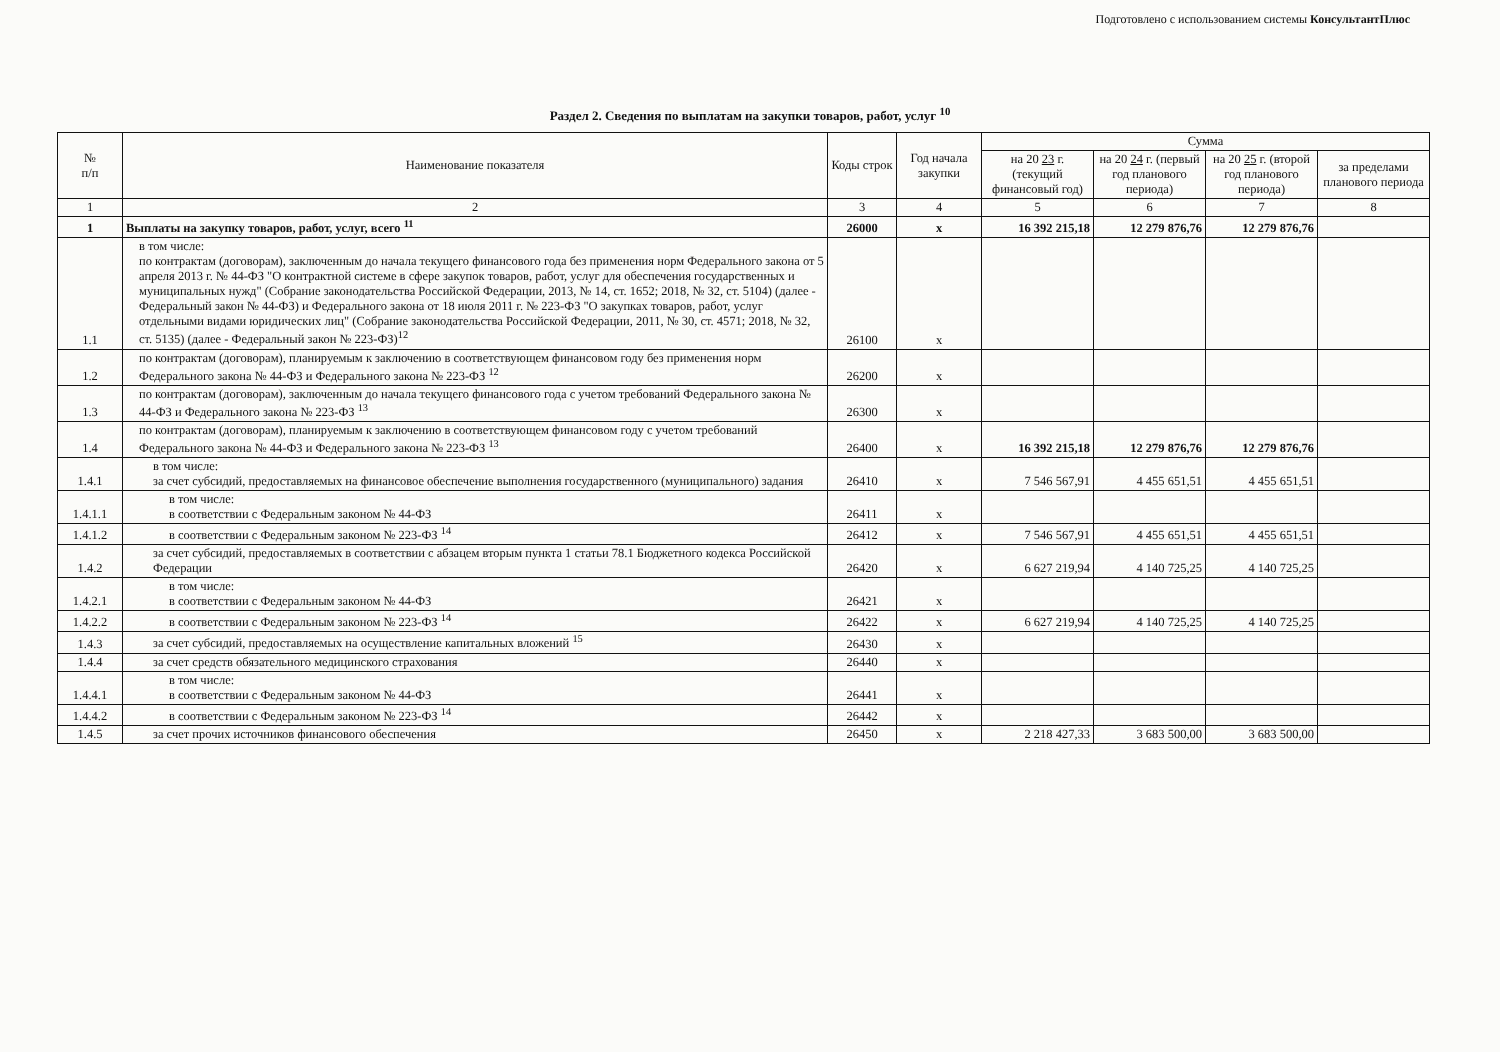Подготовлено с использованием системы КонсультантПлюс
Раздел 2. Сведения по выплатам на закупки товаров, работ, услуг <sup>10</sup>
| № п/п | Наименование показателя | Коды строк | Год начала закупки | Сумма | | | |
| --- | --- | --- | --- | --- | --- | --- | --- |
| | | | | на 20 23 г. (текущий финансовый год) | на 20 24 г. (первый год планового периода) | на 20 25 г. (второй год планового периода) | за пределами планового периода |
| 1 | 2 | 3 | 4 | 5 | 6 | 7 | 8 |
| 1 | Выплаты на закупку товаров, работ, услуг, всего <sup>11</sup> | 26000 | x | 16 392 215,18 | 12 279 876,76 | 12 279 876,76 | |
| 1.1 | в том числе: по контрактам (договорам), заключенным до начала текущего финансового года без применения норм Федерального закона от 5 апреля 2013 г. № 44-ФЗ "О контрактной системе в сфере закупок товаров, работ, услуг для обеспечения государственных и муниципальных нужд" (Собрание законодательства Российской Федерации, 2013, № 14, ст. 1652; 2018, № 32, ст. 5104) (далее - Федеральный закон № 44-ФЗ) и Федерального закона от 18 июля 2011 г. № 223-ФЗ "О закупках товаров, работ, услуг отдельными видами юридических лиц" (Собрание законодательства Российской Федерации, 2011, № 30, ст. 4571; 2018, № 32, ст. 5135) (далее - Федеральный закон № 223-ФЗ)<sup>12</sup> | 26100 | x | | | | |
| 1.2 | по контрактам (договорам), планируемым к заключению в соответствующем финансовом году без применения норм Федерального закона № 44-ФЗ и Федерального закона № 223-ФЗ <sup>12</sup> | 26200 | x | | | | |
| 1.3 | по контрактам (договорам), заключенным до начала текущего финансового года с учетом требований Федерального закона № 44-ФЗ и Федерального закона № 223-ФЗ <sup>13</sup> | 26300 | x | | | | |
| 1.4 | по контрактам (договорам), планируемым к заключению в соответствующем финансовом году с учетом требований Федерального закона № 44-ФЗ и Федерального закона № 223-ФЗ <sup>13</sup> | 26400 | x | 16 392 215,18 | 12 279 876,76 | 12 279 876,76 | |
| 1.4.1 | в том числе: за счет субсидий, предоставляемых на финансовое обеспечение выполнения государственного (муниципального) задания | 26410 | x | 7 546 567,91 | 4 455 651,51 | 4 455 651,51 | |
| 1.4.1.1 | в том числе: в соответствии с Федеральным законом № 44-ФЗ | 26411 | x | | | | |
| 1.4.1.2 | в соответствии с Федеральным законом № 223-ФЗ <sup>14</sup> | 26412 | x | 7 546 567,91 | 4 455 651,51 | 4 455 651,51 | |
| 1.4.2 | за счет субсидий, предоставляемых в соответствии с абзацем вторым пункта 1 статьи 78.1 Бюджетного кодекса Российской Федерации | 26420 | x | 6 627 219,94 | 4 140 725,25 | 4 140 725,25 | |
| 1.4.2.1 | в том числе: в соответствии с Федеральным законом № 44-ФЗ | 26421 | x | | | | |
| 1.4.2.2 | в соответствии с Федеральным законом № 223-ФЗ <sup>14</sup> | 26422 | x | 6 627 219,94 | 4 140 725,25 | 4 140 725,25 | |
| 1.4.3 | за счет субсидий, предоставляемых на осуществление капитальных вложений <sup>15</sup> | 26430 | x | | | | |
| 1.4.4 | за счет средств обязательного медицинского страхования | 26440 | x | | | | |
| 1.4.4.1 | в том числе: в соответствии с Федеральным законом № 44-ФЗ | 26441 | x | | | | |
| 1.4.4.2 | в соответствии с Федеральным законом № 223-ФЗ <sup>14</sup> | 26442 | x | | | | |
| 1.4.5 | за счет прочих источников финансового обеспечения | 26450 | x | 2 218 427,33 | 3 683 500,00 | 3 683 500,00 | |